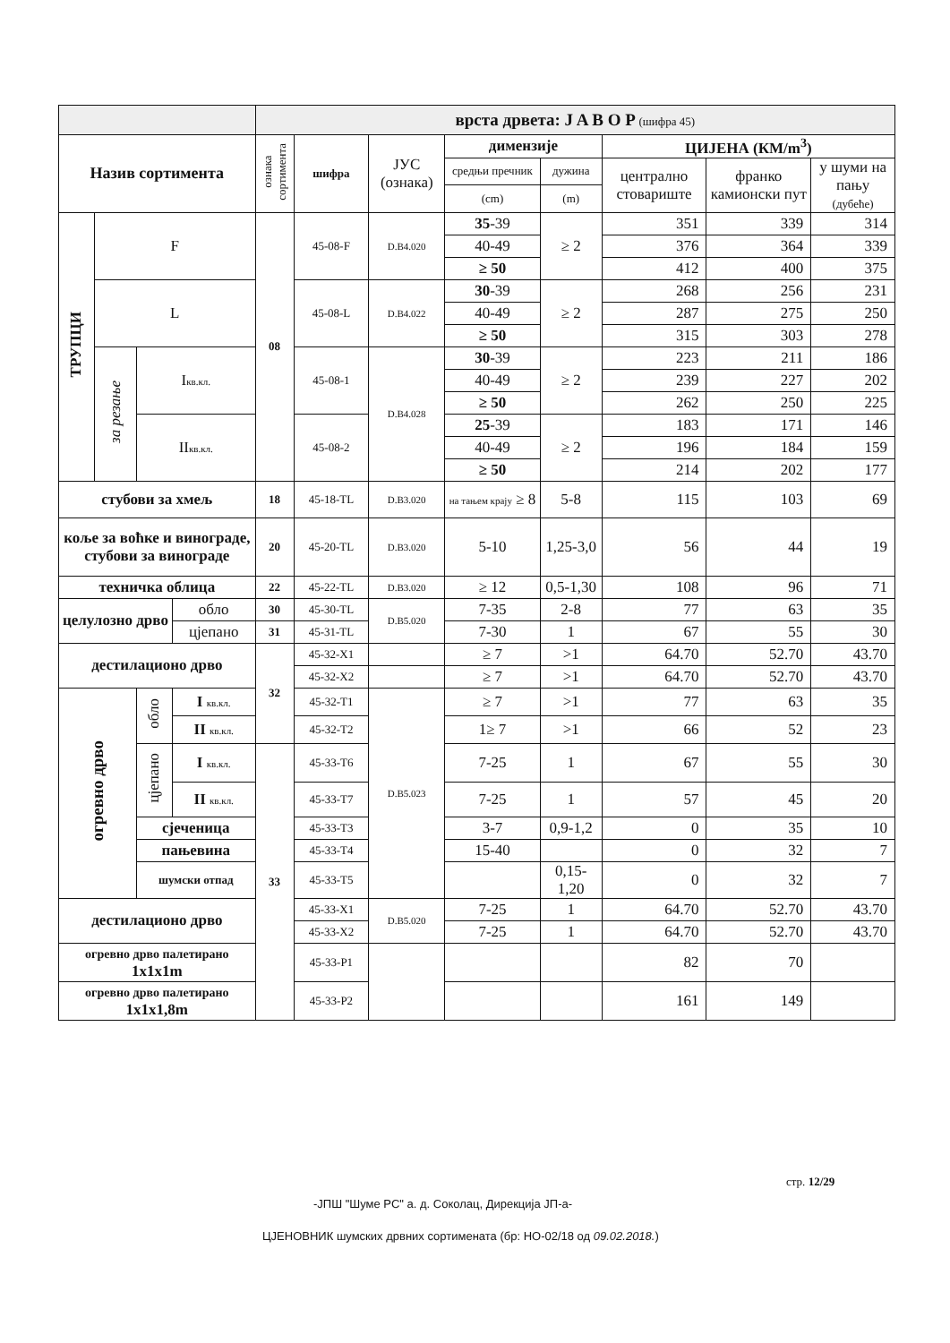| | | | | врста дрвета: J A B O P (шифра 45) | | | | | | | |
| Назив сортимента | | | | ознака сортимента | шифра | ЈУС (ознака) | димензије | | ЦИЈЕНА (КМ/m<sup>3</sup>) | | |
| | | | | | | | средњи пречник | дужина | централно стовариште | франко камионски пут | у шуми на пању (дубеће) |
| | | | | | | | (cm) | (m) | | | |
| ТРУПЦИ | F | | | 08 | 45-08-F | D.B4.020 | 35 -39 | ≥ 2 | 351 | 339 | 314 |
| | | | | | | | 40-49 | | 376 | 364 | 339 |
| | | | | | | | ≥ 50 | | 412 | 400 | 375 |
| | L | | | | 45-08-L | D.B4.022 | 30 -39 | ≥ 2 | 268 | 256 | 231 |
| | | | | | | | 40-49 | | 287 | 275 | 250 |
| | | | | | | | ≥ 50 | | 315 | 303 | 278 |
| | за резање | I кв.кл. | | | 45-08-1 | D.B4.028 | 30 -39 | ≥ 2 | 223 | 211 | 186 |
| | | | | | | | 40-49 | | 239 | 227 | 202 |
| | | | | | | | ≥ 50 | | 262 | 250 | 225 |
| | | II кв.кл. | | | 45-08-2 | | 25 -39 | ≥ 2 | 183 | 171 | 146 |
| | | | | | | | 40-49 | | 196 | 184 | 159 |
| | | | | | | | ≥ 50 | | 214 | 202 | 177 |
| стубови за хмељ | | | | 18 | 45-18-TL | D.B3.020 | на тањем крају ≥ 8 | 5-8 | 115 | 103 | 69 |
| коље за воћке и винограде, стубови за винограде | | | | 20 | 45-20-TL | D.B3.020 | 5-10 | 1,25-3,0 | 56 | 44 | 19 |
| техничка облица | | | | 22 | 45-22-TL | D.B3.020 | ≥ 12 | 0,5-1,30 | 108 | 96 | 71 |
| целулозно дрво | | | обло | 30 | 45-30-TL | D.B5.020 | 7-35 | 2-8 | 77 | 63 | 35 |
| | | | цјепано | 31 | 45-31-TL | | 7-30 | 1 | 67 | 55 | 30 |
| дестилационо дрво | | | | 32 | 45-32-X1 | | ≥ 7 | >1 | 64.70 | 52.70 | 43.70 |
| | | | | | 45-32-X2 | | ≥ 7 | >1 | 64.70 | 52.70 | 43.70 |
| огревно дрво | | обло | I кв.кл. | | 45-32-T1 | D.B5.023 | ≥ 7 | >1 | 77 | 63 | 35 |
| | | | II кв.кл. | | 45-32-T2 | | 1≥ 7 | >1 | 66 | 52 | 23 |
| | | цјепано | I кв.кл. | 33 | 45-33-T6 | | 7-25 | 1 | 67 | 55 | 30 |
| | | | II кв.кл. | | 45-33-T7 | | 7-25 | 1 | 57 | 45 | 20 |
| | | сјеченица | | | 45-33-T3 | | 3-7 | 0,9-1,2 | 0 | 35 | 10 |
| | | пањевина | | | 45-33-T4 | | 15-40 | | 0 | 32 | 7 |
| | | шумски отпад | | | 45-33-T5 | | | 0,15-1,20 | 0 | 32 | 7 |
| дестилационо дрво | | | | | 45-33-X1 | D.B5.020 | 7-25 | 1 | 64.70 | 52.70 | 43.70 |
| | | | | | 45-33-X2 | | 7-25 | 1 | 64.70 | 52.70 | 43.70 |
| огревно дрво палетирано 1x1x1m | | | | | 45-33-P1 | | | | 82 | 70 | |
| огревно дрво палетирано 1x1x1,8m | | | | | 45-33-P2 | | | | 161 | 149 | |
стр. 12/29
-ЈПШ "Шуме РС" а. д. Соколац, Дирекција ЈП-а-
ЦЈЕНОВНИК шумских дрвних сортимената (бр: НО-02/18 од 09.02.2018.)